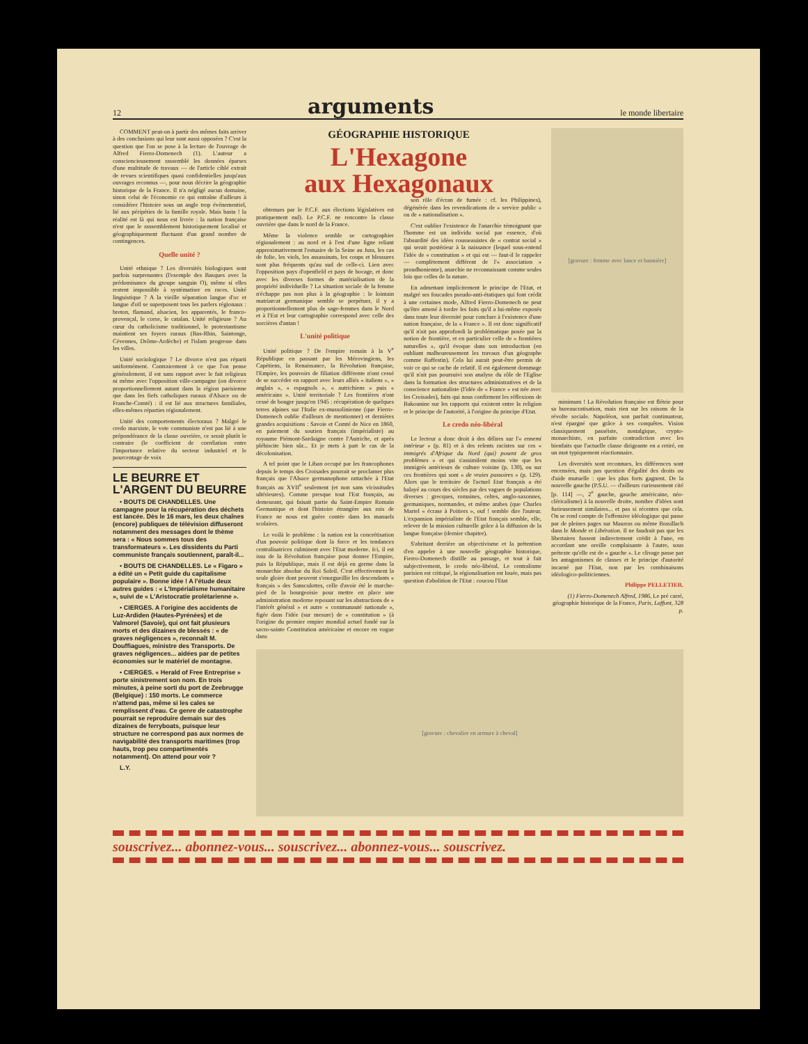12 arguments le monde libertaire
COMMENT peut-on à partir des mêmes faits arriver à des conclusions qui leur sont aussi opposées ? C'est la question que l'on se pose à la lecture de l'ouvrage de Alfred Fierro-Domenech (1). L'auteur a consciencieusement rassemblé les données éparses d'une multitude de travaux — de l'article ciblé extrait de revues scientifiques quasi confidentielles jusqu'aux ouvrages reconnus —, pour nous décrire la géographie historique de la France. Il n'a négligé aucun domaine, sinon celui de l'économie ce qui entraîne d'ailleurs à considérer l'histoire sous un angle trop événementiel, lié aux péripéties de la famille royale. Mais basta ! la réalité est là qui nous est livrée : la nation française n'est que le rassemblement historiquement localisé et géographiquement fluctuant d'un grand nombre de contingences.
Quelle unité ?
Unité ethnique ? Les diversités biologiques sont parfois surprenantes (l'exemple des Basques avec la prédominance du groupe sanguin O), même si elles restent impossible à systématiser en races. Unité linguistique ? A la vieille séparation langue d'oc et langue d'oïl se superposent tous les parlers régionaux : breton, flamand, alsacien, les apparentés, le franco-provençal, le corse, le catalan. Unité religieuse ? Au cœur du catholicisme traditionnel, le protestantisme maintient ses foyers ruraux (Bas-Rhin, Saintonge, Cévennes, Drôme-Ardèche) et l'islam progresse dans les villes.
Unité sociologique ? Le divorce n'est pas réparti uniformément. Contrairement à ce que l'on pense généralement, il est sans rapport avec le fait religieux ni même avec l'opposition ville-campagne (on divorce proportionnellement autant dans la région parisienne que dans les fiefs catholiques ruraux d'Alsace ou de Franche-Comté) : il est lié aux structures familiales, elles-mêmes réparties régionalement.
Unité des comportements électoraux ? Malgré le credo marxiste, le vote communiste n'est pas lié à une prépondérance de la classe ouvrière, ce serait plutôt le contraire (le coefficient de corrélation entre l'importance relative du secteur industriel et le pourcentage de voix
LE BEURRE ET L'ARGENT DU BEURRE
• BOUTS DE CHANDELLES. Une campagne pour la récupération des déchets est lancée. Dès le 16 mars, les deux chaînes (encore) publiques de télévision diffuseront notamment des messages dont le thème sera : « Nous sommes tous des transformateurs ». Les dissidents du Parti communiste français soutiennent, paraît-il...
• BOUTS DE CHANDELLES. Le « Figaro » a édité un « Petit guide du capitalisme populaire ». Bonne idée ! A l'étude deux autres guides : « L'Impérialisme humanitaire », suivi de « L'Aristocratie prolétarienne ».
• CIERGES. A l'origine des accidents de Luz-Ardiden (Hautes-Pyrénées) et de Valmorel (Savoie), qui ont fait plusieurs morts et des dizaines de blessés : « de graves négligences », reconnaît M. Douffiagues, ministre des Transports. De graves négligences... aidées par de petites économies sur le matériel de montagne.
• CIERGES. « Herald of Free Entreprise » porte sinistrement son nom. En trois minutes, à peine sorti du port de Zeebrugge (Belgique) : 150 morts. Le commerce n'attend pas, même si les cales se remplissent d'eau. Ce genre de catastrophe pourrait se reproduire demain sur des dizaines de ferryboats, puisque leur structure ne correspond pas aux normes de navigabilité des transports maritimes (trop hauts, trop peu compartimentés notamment). On attend pour voir ?
L.Y.
GÉOGRAPHIE HISTORIQUE
L'Hexagone
aux Hexagonaux
obtenues par le P.C.F. aux élections législatives est pratiquement nul). Le P.C.F. ne rencontre la classe ouvrière que dans le nord de la France.
Même la violence semble se cartographier régionalement : au nord et à l'est d'une ligne reliant approximativement l'estuaire de la Seine au Jura, les cas de folie, les viols, les assassinats, les coups et blessures sont plus fréquents qu'au sud de celle-ci. Lien avec l'opposition pays d'openfield et pays de bocage, et donc avec les diverses formes de matérialisation de la propriété individuelle ? La situation sociale de la femme n'échappe pas non plus à la géographie : le lointain matriarcat germanique semble se perpétuer, il y a proportionnellement plus de sage-femmes dans le Nord et à l'Est et leur cartographie correspond avec celle des sorcières d'antan !
L'unité politique
Unité politique ? De l'empire romain à la V<sup>e</sup> République en passant par les Mérovingiens, les Capétiens, la Renaissance, la Révolution française, l'Empire, les pouvoirs de filiation différente n'ont cessé de se succéder en rapport avec leurs alliés « italiens », « anglais », « espagnols », « autrichiens » puis « américains ». Unité territoriale ? Les frontières n'ont cessé de bouger jusqu'en 1945 : récupération de quelques terres alpines sur l'Italie ex-mussolinienne (que Fierro-Domenech oublie d'ailleurs de mentionner) et dernières grandes acquisitions : Savoie et Comté de Nice en 1860, en paiement du soutien français (impérialiste) au royaume Piémont-Sardaigne contre l'Autriche, et après plébiscite bien sûr... Et je mets à part le cas de la décolonisation.
A tel point que le Liban occupé par les francophones depuis le temps des Croisades pourrait se proclamer plus français que l'Alsace germanophone rattachée à l'Etat français au XVII<sup>e</sup> seulement (et non sans vicissitudes ultérieures). Comme presque tout l'Est français, au demeurant, qui faisait partie du Saint-Empire Romain Germanique et dont l'histoire étrangère aux rois de France ne nous est guère contée dans les manuels scolaires.
Le voilà le problème : la nation est la concrétisation d'un pouvoir politique dont la force et les tendances centralisatrices culminent avec l'Etat moderne. Ici, il est issu de la Révolution française pour donner l'Empire, puis la République, mais il est déjà en germe dans la monarchie absolue du Roi Soleil. C'est effectivement la seule gloire dont peuvent s'enorgueillir les descendants « français » des Sansculottes, celle d'avoir été le marche-pied de la bourgeoisie pour mettre en place une administration moderne reposant sur les abstractions de « l'intérêt général » et autre « communauté nationale », figée dans l'idée (sur mesure) de « constitution » (à l'origine du premier empire mondial actuel fondé sur la sacro-sainte Constitution américaine et encore en vogue dans
son rôle d'écran de fumée : cf. les Philippines), dégénérée dans les revendications de « service public » ou de « nationalisation ».
C'est oublier l'existence de l'anarchie témoignant que l'homme est un individu social par essence, d'où l'absurdité des idées rousseauistes de « contrat social » qui serait postérieur à la naissance (lequel sous-entend l'idée de « constitution » et qui est — faut-il le rappeler — complètement différent de l'« association » proudhonienne), anarchie ne reconnaissant comme seules lois que celles de la nature.
En admettant implicitement le principe de l'Etat, et malgré ses foucades pseudo-anti-étatiques qui font crédit à une certaines mode, Alfred Fierro-Domenech ne peut qu'être amené à tordre les faits qu'il a lui-même exposés dans toute leur diversité pour conclure à l'existence d'une nation française, de la « France ». Il est donc significatif qu'il n'ait pas approfondi la problématique posée par la notion de frontière, et en particulier celle de « frontières naturelles », qu'il évoque dans son introduction (en oubliant malheureusement les travaux d'un géographe comme Raffestin). Cela lui aurait peut-être permis de voir ce qui se cache de relatif. Il est également dommage qu'il n'ait pas poursuivi son analyse du rôle de l'Eglise dans la formation des structures administratives et de la conscience nationaliste (l'idée de « France » est née avec les Croisades), faits qui nous confirment les réflexions de Bakounine sur les rapports qui existent entre la religion et le principe de l'autorité, à l'origine du principe d'Etat.
Le credo néo-libéral
Le lecteur a donc droit à des délires sur l'« ennemi intérieur » (p. 81) et à des relents racistes sur ces « immigrés d'Afrique du Nord (qui) posent de gros problèmes » et qui s'assimilent moins vite que les immigrés antérieurs de culture voisine (p. 130), ou sur ces frontières qui sont « de vraies passoires » (p. 129). Alors que le territoire de l'actuel Etat français a été balayé au cours des siècles par des vagues de populations diverses : grecques, romaines, celtes, anglo-saxonnes, germaniques, normandes, et même arabes (que Charles Martel « écrase à Poitiers », ouf ! semble dire l'auteur. L'expansion impérialiste de l'Etat français semble, elle, relever de la mission culturelle grâce à la diffusion de la langue française (dernier chapitre).
S'abritant derrière un objectivisme et la prétention d'en appeler à une nouvelle géographie historique, Fierro-Domenech distille au passage, et tout à fait subjectivement, le credo néo-libéral. Le centralisme parisien est critiqué, la régionalisation est louée, mais pas question d'abolition de l'Etat : coucou l'Etat
[gravure : femme avec lance et bannière]
minimum ! La Révolution française est flétrie pour sa bureaucratisation, mais rien sur les raisons de la révolte sociale. Napoléon, son parfait continuateur, n'est épargné que grâce à ses conquêtes. Vision classiquement passéiste, nostalgique, crypto-monarchiste, en parfaite contradiction avec les bienfaits que l'actuelle classe dirigeante en a retiré, en un mot typiquement réactionnaire.
Les diversités sont reconnues, les différences sont encensées, mais pas question d'égalité des droits ou d'aide mutuelle : que les plus forts gagnent. De la nouvelle gauche (P.S.U. — d'ailleurs curieusement cité [p. 114] —, 2<sup>e</sup> gauche, gauche américaine, néo-cléricalisme) à la nouvelle droite, nombre d'idées sont furieusement similaires... et pas si récentes que cela. On se rend compte de l'offensive idéologique qui passe par de pleines pages sur Maurras ou même Brasillach dans le Monde et Libération. Il ne faudrait pas que les libertaires fassent indirectement crédit à l'une, en accordant une oreille complaisante à l'autre, sous prétexte qu'elle est de « gauche ». Le clivage passe par les antagonismes de classes et le principe d'autorité incarné par l'Etat, non par les combinaisons idéologico-politiciennes.
Philippe PELLETIER.
(1) Fierro-Domenech Alfred, 1986, Le pré carré, géographie historique de la France, Paris, Laffont, 328 p.
[gravure : chevalier en armure à cheval]
souscrivez... abonnez-vous... souscrivez... abonnez-vous... souscrivez.